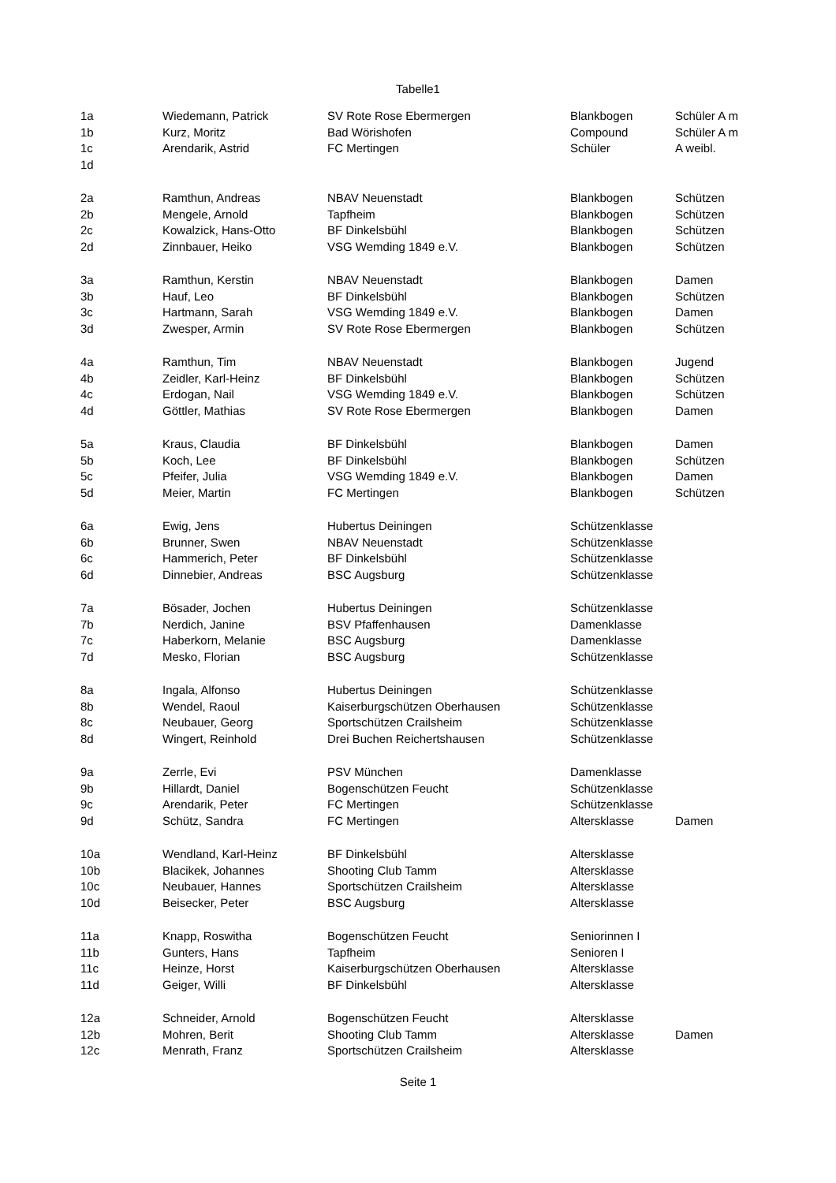Tabelle1
| 1a | Wiedemann, Patrick | SV Rote Rose Ebermergen | Blankbogen | Schüler A m |
| 1b | Kurz, Moritz | Bad Wörishofen | Compound | Schüler A m |
| 1c | Arendarik, Astrid | FC Mertingen | Schüler | A weibl. |
| 1d | | | | |
| 2a | Ramthun, Andreas | NBAV Neuenstadt | Blankbogen | Schützen |
| 2b | Mengele, Arnold | Tapfheim | Blankbogen | Schützen |
| 2c | Kowalzick, Hans-Otto | BF Dinkelsbühl | Blankbogen | Schützen |
| 2d | Zinnbauer, Heiko | VSG Wemding 1849 e.V. | Blankbogen | Schützen |
| 3a | Ramthun, Kerstin | NBAV Neuenstadt | Blankbogen | Damen |
| 3b | Hauf, Leo | BF Dinkelsbühl | Blankbogen | Schützen |
| 3c | Hartmann, Sarah | VSG Wemding 1849 e.V. | Blankbogen | Damen |
| 3d | Zwesper, Armin | SV Rote Rose Ebermergen | Blankbogen | Schützen |
| 4a | Ramthun, Tim | NBAV Neuenstadt | Blankbogen | Jugend |
| 4b | Zeidler, Karl-Heinz | BF Dinkelsbühl | Blankbogen | Schützen |
| 4c | Erdogan, Nail | VSG Wemding 1849 e.V. | Blankbogen | Schützen |
| 4d | Göttler, Mathias | SV Rote Rose Ebermergen | Blankbogen | Damen |
| 5a | Kraus, Claudia | BF Dinkelsbühl | Blankbogen | Damen |
| 5b | Koch, Lee | BF Dinkelsbühl | Blankbogen | Schützen |
| 5c | Pfeifer, Julia | VSG Wemding 1849 e.V. | Blankbogen | Damen |
| 5d | Meier, Martin | FC Mertingen | Blankbogen | Schützen |
| 6a | Ewig, Jens | Hubertus Deiningen | Schützenklasse | |
| 6b | Brunner, Swen | NBAV Neuenstadt | Schützenklasse | |
| 6c | Hammerich, Peter | BF Dinkelsbühl | Schützenklasse | |
| 6d | Dinnebier, Andreas | BSC Augsburg | Schützenklasse | |
| 7a | Bösader, Jochen | Hubertus Deiningen | Schützenklasse | |
| 7b | Nerdich, Janine | BSV Pfaffenhausen | Damenklasse | |
| 7c | Haberkorn, Melanie | BSC Augsburg | Damenklasse | |
| 7d | Mesko, Florian | BSC Augsburg | Schützenklasse | |
| 8a | Ingala, Alfonso | Hubertus Deiningen | Schützenklasse | |
| 8b | Wendel, Raoul | Kaiserburgschützen Oberhausen | Schützenklasse | |
| 8c | Neubauer, Georg | Sportschützen Crailsheim | Schützenklasse | |
| 8d | Wingert, Reinhold | Drei Buchen Reichertshausen | Schützenklasse | |
| 9a | Zerrle, Evi | PSV München | Damenklasse | |
| 9b | Hillardt, Daniel | Bogenschützen Feucht | Schützenklasse | |
| 9c | Arendarik, Peter | FC Mertingen | Schützenklasse | |
| 9d | Schütz, Sandra | FC Mertingen | Altersklasse | Damen |
| 10a | Wendland, Karl-Heinz | BF Dinkelsbühl | Altersklasse | |
| 10b | Blacikek, Johannes | Shooting Club Tamm | Altersklasse | |
| 10c | Neubauer, Hannes | Sportschützen Crailsheim | Altersklasse | |
| 10d | Beisecker, Peter | BSC Augsburg | Altersklasse | |
| 11a | Knapp, Roswitha | Bogenschützen Feucht | Seniorinnen I | |
| 11b | Gunters, Hans | Tapfheim | Senioren I | |
| 11c | Heinze, Horst | Kaiserburgschützen Oberhausen | Altersklasse | |
| 11d | Geiger, Willi | BF Dinkelsbühl | Altersklasse | |
| 12a | Schneider, Arnold | Bogenschützen Feucht | Altersklasse | |
| 12b | Mohren, Berit | Shooting Club Tamm | Altersklasse | Damen |
| 12c | Menrath, Franz | Sportschützen Crailsheim | Altersklasse | |
Seite 1